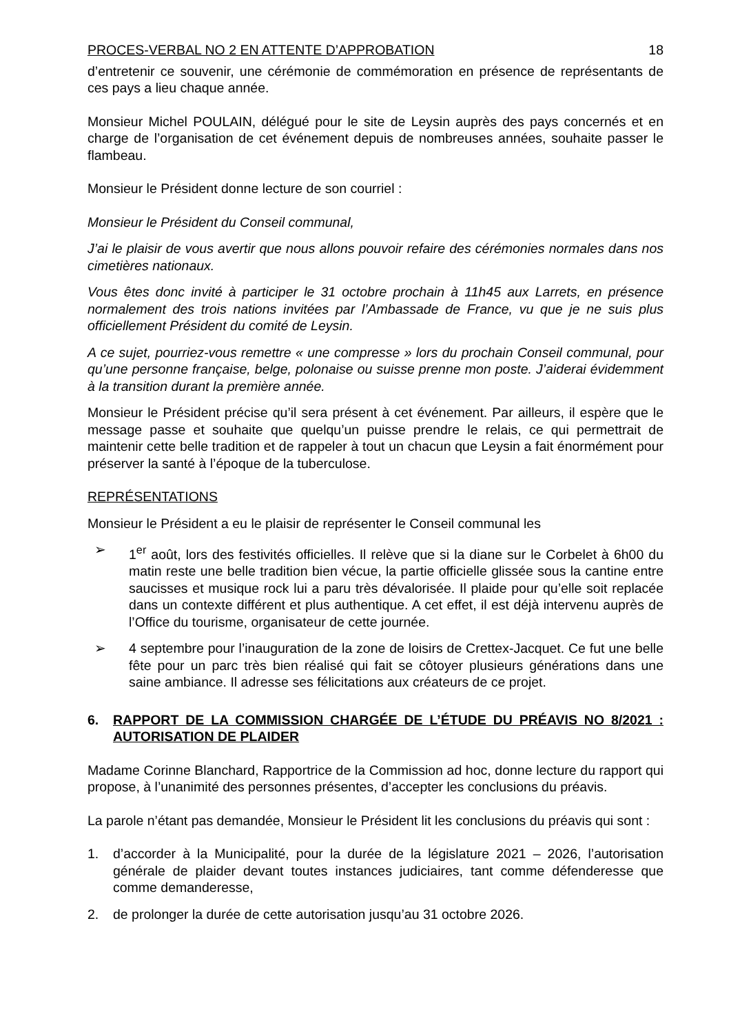PROCES-VERBAL NO 2 EN ATTENTE D’APPROBATION 18
d’entretenir ce souvenir, une cérémonie de commémoration en présence de représentants de ces pays a lieu chaque année.
Monsieur Michel POULAIN, délégué pour le site de Leysin auprès des pays concernés et en charge de l’organisation de cet événement depuis de nombreuses années, souhaite passer le flambeau.
Monsieur le Président donne lecture de son courriel :
Monsieur le Président du Conseil communal,
J’ai le plaisir de vous avertir que nous allons pouvoir refaire des cérémonies normales dans nos cimetières nationaux.
Vous êtes donc invité à participer le 31 octobre prochain à 11h45 aux Larrets, en présence normalement des trois nations invitées par l’Ambassade de France, vu que je ne suis plus officiellement Président du comité de Leysin.
A ce sujet, pourriez-vous remettre « une compresse » lors du prochain Conseil communal, pour qu’une personne française, belge, polonaise ou suisse prenne mon poste. J’aiderai évidemment à la transition durant la première année.
Monsieur le Président précise qu’il sera présent à cet événement. Par ailleurs, il espère que le message passe et souhaite que quelqu’un puisse prendre le relais, ce qui permettrait de maintenir cette belle tradition et de rappeler à tout un chacun que Leysin a fait énormément pour préserver la santé à l’époque de la tuberculose.
REPRÉSENTATIONS
Monsieur le Président a eu le plaisir de représenter le Conseil communal les
➢ 1<sup>er</sup> août, lors des festivités officielles. Il relève que si la diane sur le Corbelet à 6h00 du matin reste une belle tradition bien vécue, la partie officielle glissée sous la cantine entre saucisses et musique rock lui a paru très dévalorisée. Il plaide pour qu’elle soit replacée dans un contexte différent et plus authentique. A cet effet, il est déjà intervenu auprès de l’Office du tourisme, organisateur de cette journée.
➢ 4 septembre pour l’inauguration de la zone de loisirs de Crettex-Jacquet. Ce fut une belle fête pour un parc très bien réalisé qui fait se côtoyer plusieurs générations dans une saine ambiance. Il adresse ses félicitations aux créateurs de ce projet.
6. RAPPORT DE LA COMMISSION CHARGÉE DE L’ÉTUDE DU PRÉAVIS NO 8/2021 : AUTORISATION DE PLAIDER
Madame Corinne Blanchard, Rapportrice de la Commission ad hoc, donne lecture du rapport qui propose, à l’unanimité des personnes présentes, d’accepter les conclusions du préavis.
La parole n’étant pas demandée, Monsieur le Président lit les conclusions du préavis qui sont :
1. d’accorder à la Municipalité, pour la durée de la législature 2021 – 2026, l’autorisation générale de plaider devant toutes instances judiciaires, tant comme défenderesse que comme demanderesse,
2. de prolonger la durée de cette autorisation jusqu’au 31 octobre 2026.